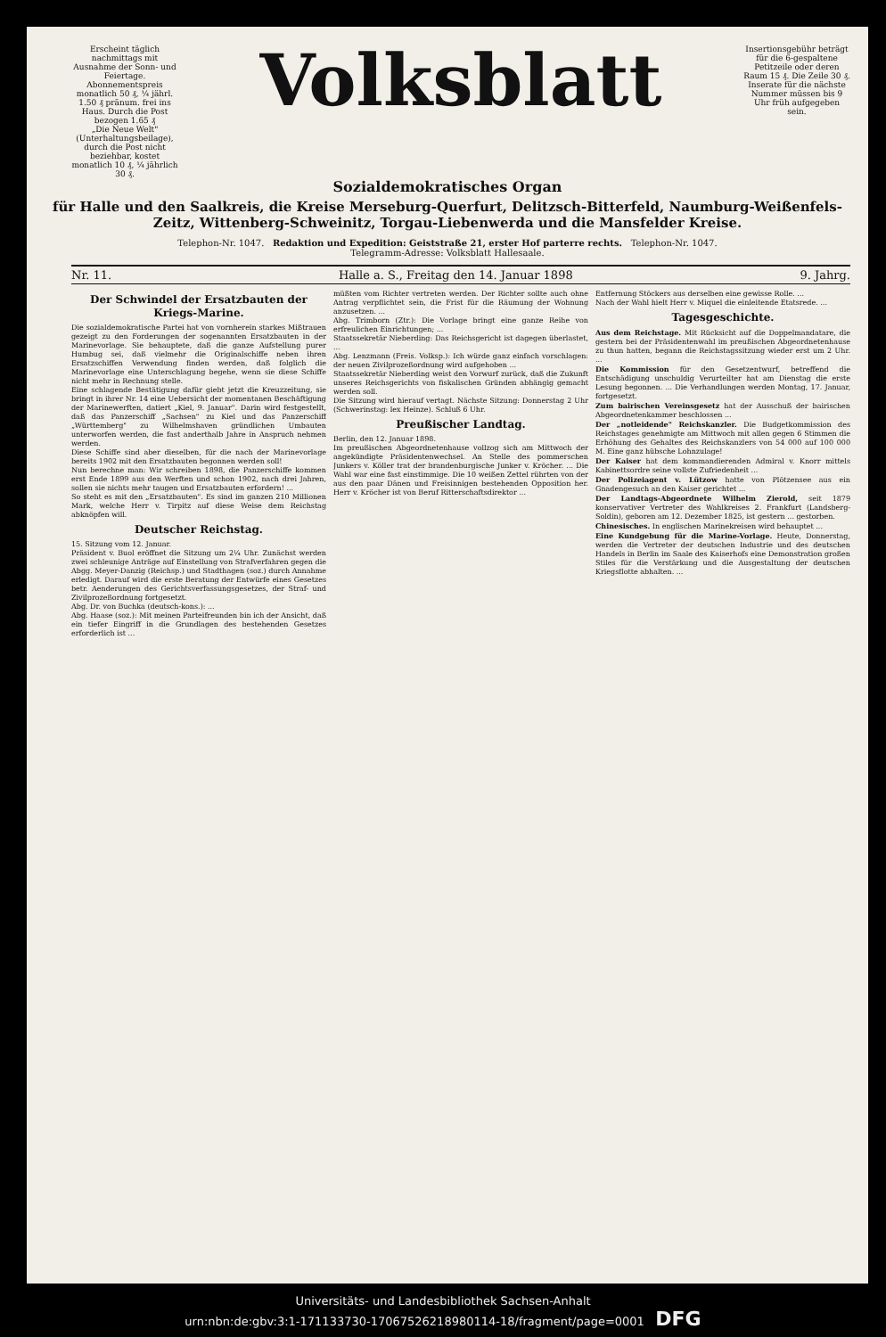Erscheint täglich nachmittags mit Ausnahme der Sonn- und Feiertage.
Abonnementspreis monatlich 50 ₰, ¼ jährl. 1.50 ₰ pränum. frei ins Haus. Durch die Post bezogen 1.65 ₰
„Die Neue Welt" (Unterhaltungsbeilage), durch die Post nicht beziehbar, kostet monatlich 10 ₰, ¼ jährlich 30 ₰.
Volksblatt
Insertionsgebühr beträgt für die 6-gespaltene Petitzeile oder deren Raum 15 ₰. Die Zeile 30 ₰. Inserate für die nächste Nummer müssen bis 9 Uhr früh aufgegeben sein.
Sozialdemokratisches Organ
für Halle und den Saalkreis, die Kreise Merseburg-Querfurt, Delitzsch-Bitterfeld, Naumburg-Weißenfels-Zeitz, Wittenberg-Schweinitz, Torgau-Liebenwerda und die Mansfelder Kreise.
Telephon-Nr. 1047. Redaktion und Expedition: Geiststraße 21, erster Hof parterre rechts. Telephon-Nr. 1047.
Telegramm-Adresse: Volksblatt Hallesaale.
Nr. 11. Halle a. S., Freitag den 14. Januar 1898 9. Jahrg.
Der Schwindel der Ersatzbauten der Kriegs-Marine.
Die sozialdemokratische Partei hat von vornherein starkes Mißtrauen gezeigt zu den Forderungen der sogenannten Ersatzbauten in der Marinevorlage. Sie behauptete, daß die ganze Aufstellung purer Humbug sei, daß vielmehr die Originalschiffe neben ihren Ersatzschiffen Verwendung finden werden, daß folglich die Marinevorlage eine Unterschlagung begehe, wenn sie diese Schiffe nicht mehr in Rechnung stelle.
Eine schlagende Bestätigung dafür giebt jetzt die Kreuzzeitung, sie bringt in ihrer Nr. 14 eine Uebersicht der momentanen Beschäftigung der Marinewerften, datiert „Kiel, 9. Januar". Darin wird festgestellt, daß das Panzerschiff „Sachsen" zu Kiel und das Panzerschiff „Württemberg" zu Wilhelmshaven gründlichen Umbauten unterworfen werden, die fast anderthalb Jahre in Anspruch nehmen werden.
Diese Schiffe sind aber dieselben, für die nach der Marinevorlage bereits 1902 mit den Ersatzbauten begonnen werden soll!
Nun berechne man: Wir schreiben 1898, die Panzerschiffe kommen erst Ende 1899 aus den Werften und schon 1902, nach drei Jahren, sollen sie nichts mehr taugen und Ersatzbauten erfordern! ...
So steht es mit den „Ersatzbauten". Es sind im ganzen 210 Millionen Mark, welche Herr v. Tirpitz auf diese Weise dem Reichstag abknöpfen will.
Deutscher Reichstag.
15. Sitzung vom 12. Januar.
Präsident v. Buol eröffnet die Sitzung um 2¼ Uhr. Zunächst werden zwei schleunige Anträge auf Einstellung von Strafverfahren gegen die Abgg. Meyer-Danzig (Reichsp.) und Stadthagen (soz.) durch Annahme erledigt. Darauf wird die erste Beratung der Entwürfe eines Gesetzes betr. Aenderungen des Gerichtsverfassungsgesetzes, der Straf- und Zivilprozeßordnung fortgesetzt.
Abg. Dr. von Buchka (deutsch-kons.): ...
Abg. Haase (soz.): Mit meinen Parteifreunden bin ich der Ansicht, daß ein tiefer Eingriff in die Grundlagen des bestehenden Gesetzes erforderlich ist ...
müßten vom Richter vertreten werden. Der Richter sollte auch ohne Antrag verpflichtet sein, die Frist für die Räumung der Wohnung anzusetzen. ...
Abg. Trimborn (Ztr.): Die Vorlage bringt eine ganze Reihe von erfreulichen Einrichtungen; ...
Staatssekretär Nieberding: Das Reichsgericht ist dagegen überlastet, ...
Abg. Lenzmann (Freis. Volksp.): Ich würde ganz einfach vorschlagen: der neuen Zivilprozeßordnung wird aufgehoben ...
Staatssekretär Nieberding weist den Vorwurf zurück, daß die Zukunft unseres Reichsgerichts von fiskalischen Gründen abhängig gemacht werden soll.
Die Sitzung wird hierauf vertagt. Nächste Sitzung: Donnerstag 2 Uhr (Schwerinstag: lex Heinze). Schluß 6 Uhr.
Preußischer Landtag.
Berlin, den 12. Januar 1898.
Im preußischen Abgeordnetenhause vollzog sich am Mittwoch der angekündigte Präsidentenwechsel. An Stelle des pommerschen Junkers v. Köller trat der brandenburgische Junker v. Kröcher. ... Die Wahl war eine fast einstimmige. Die 10 weißen Zettel rührten von der aus den paar Dänen und Freisinnigen bestehenden Opposition her. Herr v. Kröcher ist von Beruf Ritterschaftsdirektor ...
Entfernung Stöckers aus derselben eine gewisse Rolle. ...
Nach der Wahl hielt Herr v. Miquel die einleitende Etatsrede. ...
Tagesgeschichte.
Aus dem Reichstage. Mit Rücksicht auf die Doppelmandatare, die gestern bei der Präsidentenwahl im preußischen Abgeordnetenhause zu thun hatten, begann die Reichstagssitzung wieder erst um 2 Uhr. ...
Die Kommission für den Gesetzentwurf, betreffend die Entschädigung unschuldig Verurteilter hat am Dienstag die erste Lesung begonnen. ... Die Verhandlungen werden Montag, 17. Januar, fortgesetzt.
Zum bairischen Vereinsgesetz hat der Ausschuß der bairischen Abgeordnetenkammer beschlossen ...
Der „notleidende" Reichskanzler. Die Budgetkommission des Reichstages genehmigte am Mittwoch mit allen gegen 6 Stimmen die Erhöhung des Gehaltes des Reichskanzlers von 54 000 auf 100 000 M. Eine ganz hübsche Lohnzulage!
Der Kaiser hat dem kommandierenden Admiral v. Knorr mittels Kabinettsordre seine vollste Zufriedenheit ...
Der Polizeiagent v. Lützow hatte von Plötzensee aus ein Gnadengesuch an den Kaiser gerichtet ...
Der Landtags-Abgeordnete Wilhelm Zierold, seit 1879 konservativer Vertreter des Wahlkreises 2. Frankfurt (Landsberg-Soldin), geboren am 12. Dezember 1825, ist gestern ... gestorben.
Chinesisches. In englischen Marinekreisen wird behauptet ...
Eine Kundgebung für die Marine-Vorlage. Heute, Donnerstag, werden die Vertreter der deutschen Industrie und des deutschen Handels in Berlin im Saale des Kaiserhofs eine Demonstration großen Stiles für die Verstärkung und die Ausgestaltung der deutschen Kriegsflotte abhalten. ...
Universitäts- und Landesbibliothek Sachsen-Anhalt
urn:nbn:de:gbv:3:1-171133730-17067526218980114-18/fragment/page=0001 DFG